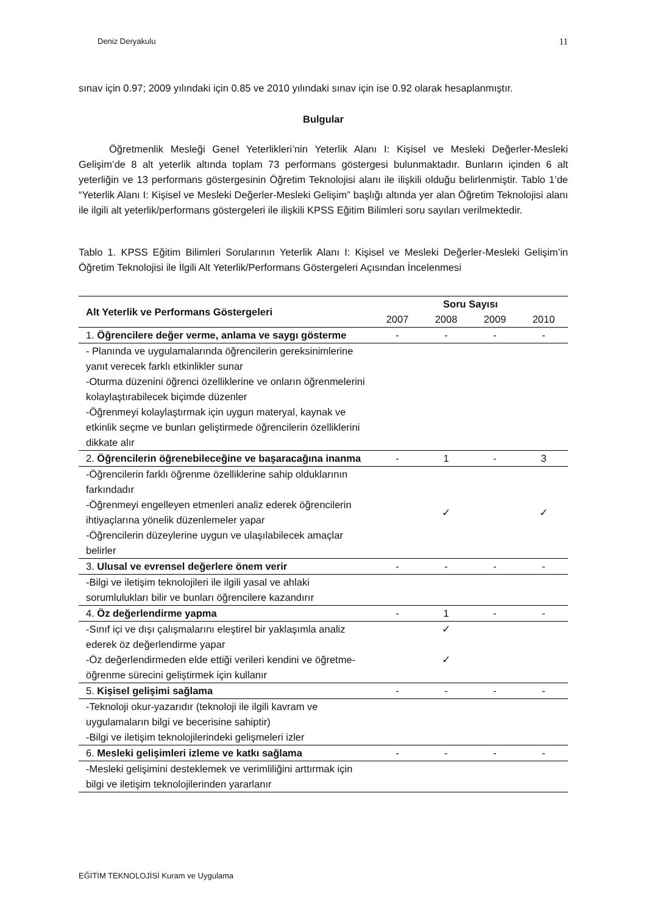Deniz Deryakulu 11
sınav için 0.97; 2009 yılındaki için 0.85 ve 2010 yılındaki sınav için ise 0.92 olarak hesaplanmıştır.
Bulgular
Öğretmenlik Mesleği Genel Yeterlikleri’nin Yeterlik Alanı I: Kişisel ve Mesleki Değerler-Mesleki Gelişim’de 8 alt yeterlik altında toplam 73 performans göstergesi bulunmaktadır. Bunların içinden 6 alt yeterliğin ve 13 performans göstergesinin Öğretim Teknolojisi alanı ile ilişkili olduğu belirlenmiştir. Tablo 1’de “Yeterlik Alanı I: Kişisel ve Mesleki Değerler-Mesleki Gelişim” başlığı altında yer alan Öğretim Teknolojisi alanı ile ilgili alt yeterlik/performans göstergeleri ile ilişkili KPSS Eğitim Bilimleri soru sayıları verilmektedir.
Tablo 1. KPSS Eğitim Bilimleri Sorularının Yeterlik Alanı I: Kişisel ve Mesleki Değerler-Mesleki Gelişim’in Öğretim Teknolojisi ile İlgili Alt Yeterlik/Performans Göstergeleri Açısından İncelenmesi
| Alt Yeterlik ve Performans Göstergeleri | Soru Sayısı | | | |
| --- | --- | --- | --- | --- |
| | 2007 | 2008 | 2009 | 2010 |
| 1. Öğrencilere değer verme, anlama ve saygı gösterme | - | - | - | - |
| - Planında ve uygulamalarında öğrencilerin gereksinimlerine yanıt verecek farklı etkinlikler sunar -Oturma düzenini öğrenci özelliklerine ve onların öğrenmelerini kolaylaştırabilecek biçimde düzenler -Öğrenmeyi kolaylaştırmak için uygun materyal, kaynak ve etkinlik seçme ve bunları geliştirmede öğrencilerin özelliklerini dikkate alır | | | | |
| 2. Öğrencilerin öğrenebileceğine ve başaracağına inanma | - | 1 | - | 3 |
| -Öğrencilerin farklı öğrenme özelliklerine sahip olduklarının farkındadır -Öğrenmeyi engelleyen etmenleri analiz ederek öğrencilerin ihtiyaçlarına yönelik düzenlemeler yapar -Öğrencilerin düzeylerine uygun ve ulaşılabilecek amaçlar belirler | | ✓ | | ✓ |
| 3. Ulusal ve evrensel değerlere önem verir | - | - | - | - |
| -Bilgi ve iletişim teknolojileri ile ilgili yasal ve ahlaki sorumlulukları bilir ve bunları öğrencilere kazandırır | | | | |
| 4. Öz değerlendirme yapma | - | 1 | - | - |
| -Sınıf içi ve dışı çalışmalarını eleştirel bir yaklaşımla analiz ederek öz değerlendirme yapar -Öz değerlendirmeden elde ettiği verileri kendini ve öğretme-öğrenme sürecini geliştirmek için kullanır | | ✓ ✓ | | |
| 5. Kişisel gelişimi sağlama | - | - | - | - |
| -Teknoloji okur-yazarıdır (teknoloji ile ilgili kavram ve uygulamaların bilgi ve becerisine sahiptir) -Bilgi ve iletişim teknolojilerindeki gelişmeleri izler | | | | |
| 6. Mesleki gelişimleri izleme ve katkı sağlama | - | - | - | - |
| -Mesleki gelişimini desteklemek ve verimliliğini arttırmak için bilgi ve iletişim teknolojilerinden yararlanır | | | | |
EĞİTİM TEKNOLOJİSİ Kuram ve Uygulama